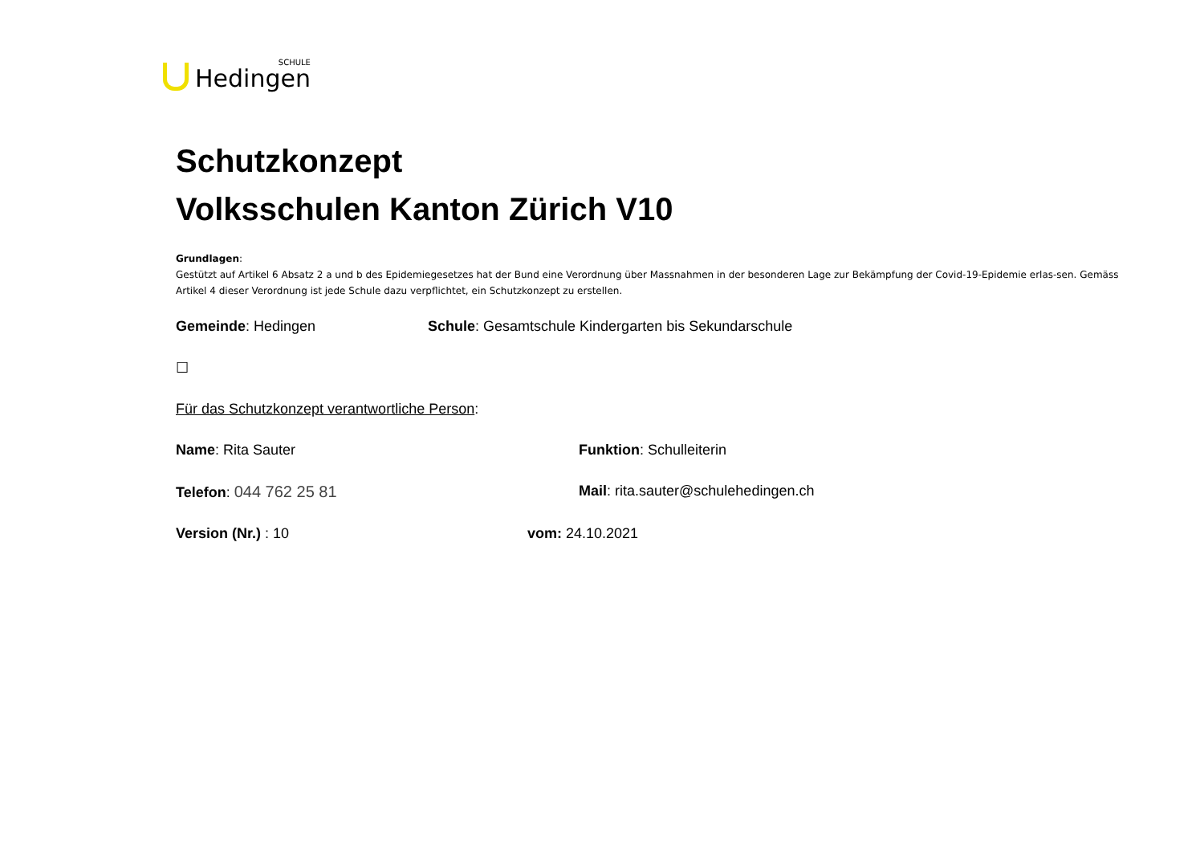SCHULE
Hedingen
Schutzkonzept
Volksschulen Kanton Zürich V10
Grundlagen:
Gestützt auf Artikel 6 Absatz 2 a und b des Epidemiegesetzes hat der Bund eine Verordnung über Massnahmen in der besonderen Lage zur Bekämpfung der Covid-19-Epidemie erlas-sen. Gemäss Artikel 4 dieser Verordnung ist jede Schule dazu verpflichtet, ein Schutzkonzept zu erstellen.
Gemeinde: Hedingen Schule: Gesamtschule Kindergarten bis Sekundarschule
☐
Für das Schutzkonzept verantwortliche Person:
Name: Rita Sauter Funktion: Schulleiterin
Telefon: 044 762 25 81 Mail: rita.sauter@schulehedingen.ch
Version (Nr.) : 10 vom: 24.10.2021